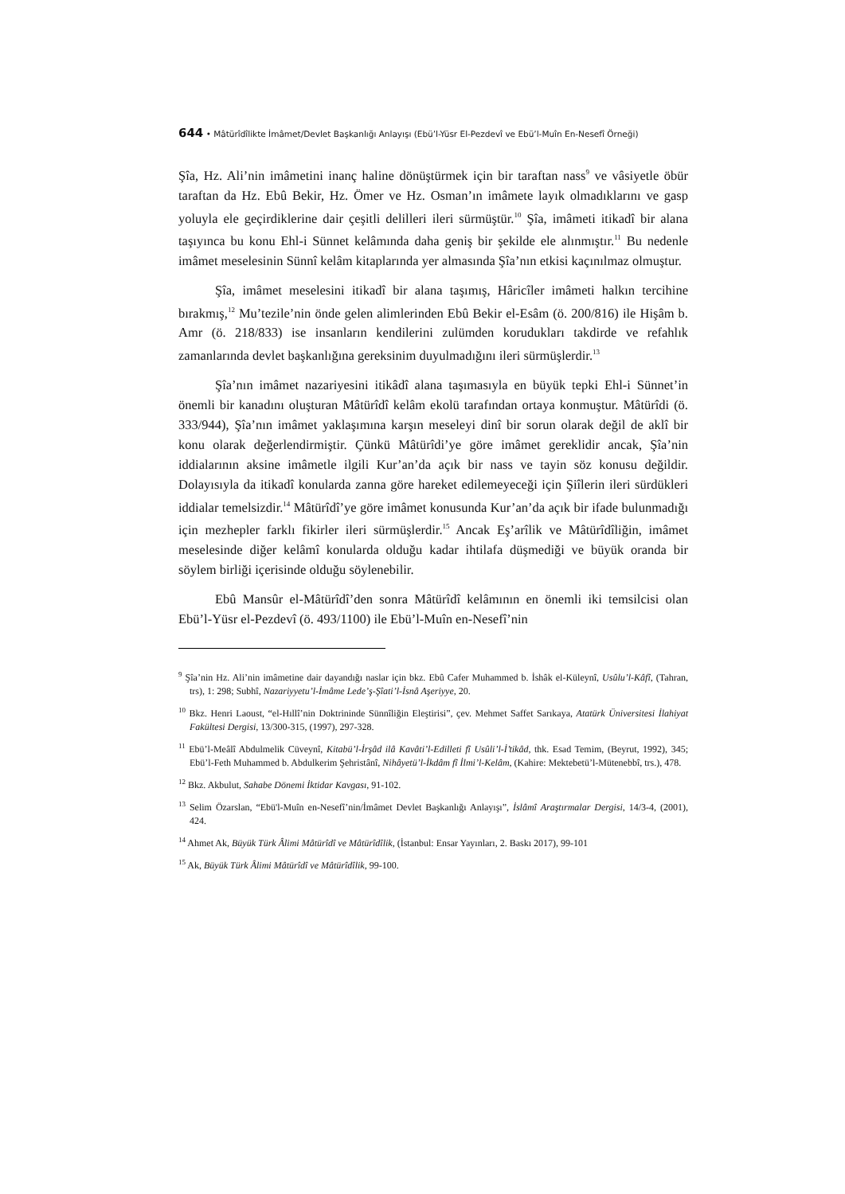644 • Mâtürîdîlikte İmâmet/Devlet Başkanlığı Anlayışı (Ebü’l-Yüsr El-Pezdevî ve Ebü’l-Muîn En-Nesefî Örneği)
Şîa, Hz. Ali’nin imâmetini inanç haline dönüştürmek için bir taraftan nass<sup>9</sup> ve vâsiyetle öbür taraftan da Hz. Ebû Bekir, Hz. Ömer ve Hz. Osman’ın imâmete layık olmadıklarını ve gasp yoluyla ele geçirdiklerine dair çeşitli delilleri ileri sürmüştür.<sup>10</sup> Şîa, imâmeti itikadî bir alana taşıyınca bu konu Ehl-i Sünnet kelâmında daha geniş bir şekilde ele alınmıştır.<sup>11</sup> Bu nedenle imâmet meselesinin Sünnî kelâm kitaplarında yer almasında Şîa’nın etkisi kaçınılmaz olmuştur.
Şîa, imâmet meselesini itikadî bir alana taşımış, Hâricîler imâmeti halkın tercihine bırakmış,<sup>12</sup> Mu’tezile’nin önde gelen alimlerinden Ebû Bekir el-Esâm (ö. 200/816) ile Hişâm b. Amr (ö. 218/833) ise insanların kendilerini zulümden korudukları takdirde ve refahlık zamanlarında devlet başkanlığına gereksinim duyulmadığını ileri sürmüşlerdir.<sup>13</sup>
Şîa’nın imâmet nazariyesini itikâdî alana taşımasıyla en büyük tepki Ehl-i Sünnet’in önemli bir kanadını oluşturan Mâtürîdî kelâm ekolü tarafından ortaya konmuştur. Mâtürîdi (ö. 333/944), Şîa’nın imâmet yaklaşımına karşın meseleyi dinî bir sorun olarak değil de aklî bir konu olarak değerlendirmiştir. Çünkü Mâtürîdi’ye göre imâmet gereklidir ancak, Şîa’nin iddialarının aksine imâmetle ilgili Kur’an’da açık bir nass ve tayin söz konusu değildir. Dolayısıyla da itikadî konularda zanna göre hareket edilemeyeceği için Şiîlerin ileri sürdükleri iddialar temelsizdir.<sup>14</sup> Mâtürîdî’ye göre imâmet konusunda Kur’an’da açık bir ifade bulunmadığı için mezhepler farklı fikirler ileri sürmüşlerdir.<sup>15</sup> Ancak Eş’arîlik ve Mâtürîdîliğin, imâmet meselesinde diğer kelâmî konularda olduğu kadar ihtilafa düşmediği ve büyük oranda bir söylem birliği içerisinde olduğu söylenebilir.
Ebû Mansûr el-Mâtürîdî’den sonra Mâtürîdî kelâmının en önemli iki temsilcisi olan Ebü’l-Yüsr el-Pezdevî (ö. 493/1100) ile Ebü’l-Muîn en-Nesefî’nin
<sup>9</sup> Şîa’nin Hz. Ali’nin imâmetine dair dayandığı naslar için bkz. Ebû Cafer Muhammed b. İshâk el-Küleynî, Usûlu’l-Kâfî, (Tahran, trs), 1: 298; Subhî, Nazariyyetu’l-İmâme Lede’ş-Şîati’l-İsnâ Aşeriyye, 20.
<sup>10</sup> Bkz. Henri Laoust, “el-Hıllî’nin Doktrininde Sünnîliğin Eleştirisi”, çev. Mehmet Saffet Sarıkaya, Atatürk Üniversitesi İlahiyat Fakültesi Dergisi, 13/300-315, (1997), 297-328.
<sup>11</sup> Ebü’l-Meâlî Abdulmelik Cüveynî, Kitabü’l-İrşâd ilâ Kavâti’l-Edilleti fî Usûli’l-İ’tikâd, thk. Esad Temim, (Beyrut, 1992), 345; Ebü’l-Feth Muhammed b. Abdulkerim Şehristânî, Nihâyetü’l-İkdâm fî İlmi’l-Kelâm, (Kahire: Mektebetü’l-Mütenebbî, trs.), 478.
<sup>12</sup> Bkz. Akbulut, Sahabe Dönemi İktidar Kavgası, 91-102.
<sup>13</sup> Selim Özarslan, “Ebü'l-Muîn en-Nesefî’nin/İmâmet Devlet Başkanlığı Anlayışı”, İslâmî Araştırmalar Dergisi, 14/3-4, (2001), 424.
<sup>14</sup> Ahmet Ak, Büyük Türk Âlimi Mâtürîdî ve Mâtürîdîlik, (İstanbul: Ensar Yayınları, 2. Baskı 2017), 99-101
<sup>15</sup> Ak, Büyük Türk Âlimi Mâtürîdî ve Mâtürîdîlik, 99-100.